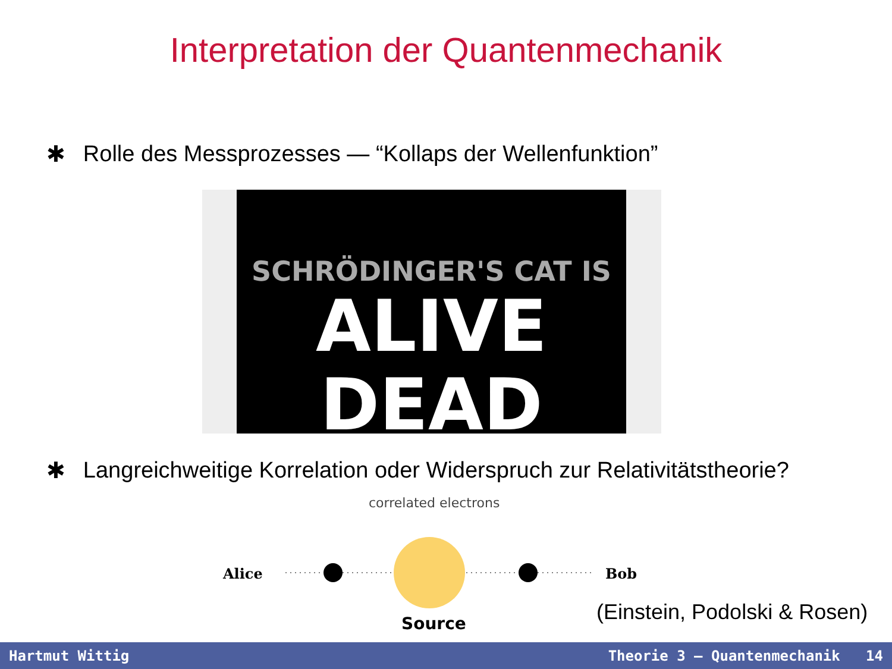Interpretation der Quantenmechanik
✱ Rolle des Messprozesses — “Kollaps der Wellenfunktion”
SCHRÖDINGER'S CAT IS
ALIVE DEAD
✱ Langreichweitige Korrelation oder Widerspruch zur Relativitätstheorie?
correlated electrons
Alice
Bob
Source
(Einstein, Podolski & Rosen)
Hartmut Wittig Theorie 3 – Quantenmechanik 14